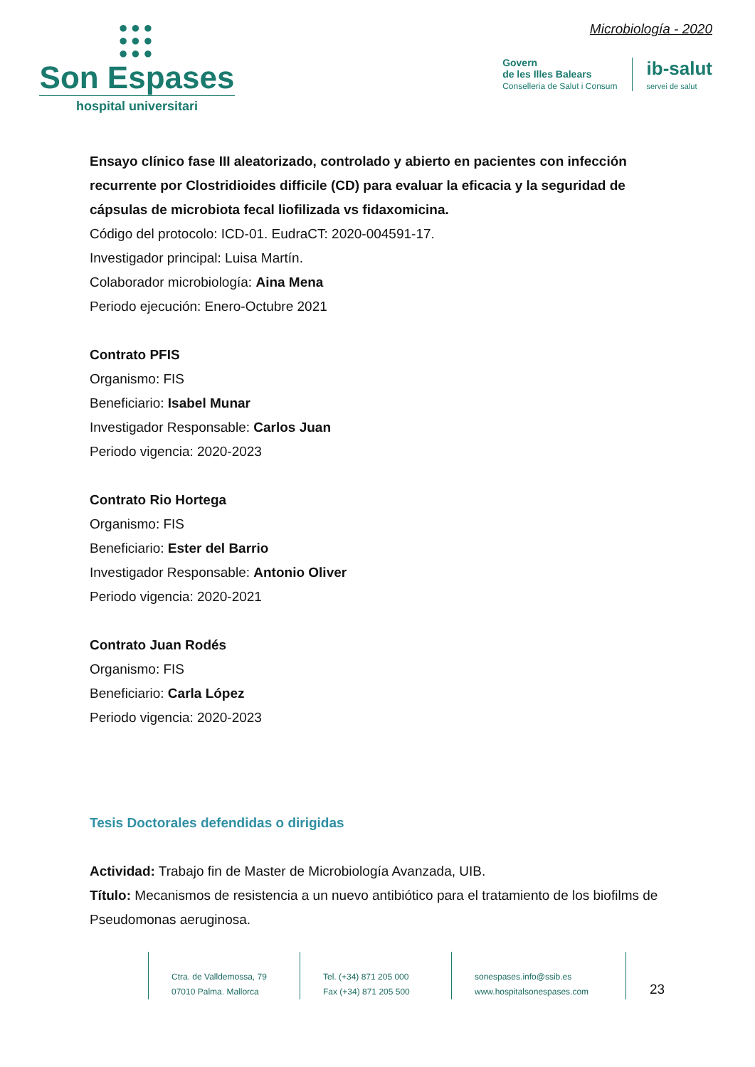●●●
●●●
●●●
Son Espases
hospital universitari
Microbiología - 2020
Govern
de les Illes Balears
Conselleria de Salut i Consum
ib-salut
servei de salut
Ensayo clínico fase III aleatorizado, controlado y abierto en pacientes con infección recurrente por Clostridioides difficile (CD) para evaluar la eficacia y la seguridad de cápsulas de microbiota fecal liofilizada vs fidaxomicina.
Código del protocolo: ICD-01. EudraCT: 2020-004591-17.
Investigador principal: Luisa Martín.
Colaborador microbiología: Aina Mena
Periodo ejecución: Enero-Octubre 2021
Contrato PFIS
Organismo: FIS
Beneficiario: Isabel Munar
Investigador Responsable: Carlos Juan
Periodo vigencia: 2020-2023
Contrato Rio Hortega
Organismo: FIS
Beneficiario: Ester del Barrio
Investigador Responsable: Antonio Oliver
Periodo vigencia: 2020-2021
Contrato Juan Rodés
Organismo: FIS
Beneficiario: Carla López
Periodo vigencia: 2020-2023
Tesis Doctorales defendidas o dirigidas
Actividad: Trabajo fin de Master de Microbiología Avanzada, UIB.
Título: Mecanismos de resistencia a un nuevo antibiótico para el tratamiento de los biofilms de Pseudomonas aeruginosa.
Ctra. de Valldemossa, 79
07010 Palma. Mallorca
Tel. (+34) 871 205 000
Fax (+34) 871 205 500
sonespases.info@ssib.es
www.hospitalsonespases.com
23